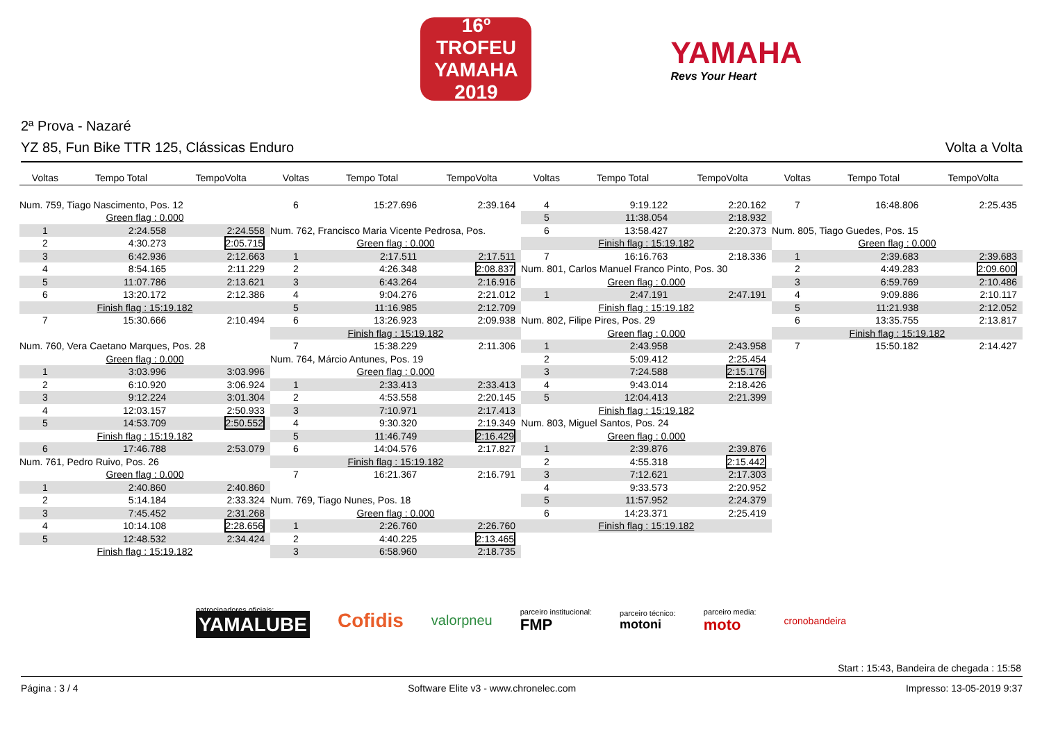16º TROFEU
YAMAHA
2019
YAMAHA
Revs Your Heart
2ª Prova - Nazaré
YZ 85, Fun Bike TTR 125, Clássicas Enduro Volta a Volta
| Voltas | Tempo Total | TempoVolta |
| --- | --- | --- |
| Num. 759, Tiago Nascimento, Pos. 12 | | |
| Green flag : 0.000 | | |
| 1 | 2:24.558 | 2:24.558 |
| 2 | 4:30.273 | 2:05.715 |
| 3 | 6:42.936 | 2:12.663 |
| 4 | 8:54.165 | 2:11.229 |
| 5 | 11:07.786 | 2:13.621 |
| 6 | 13:20.172 | 2:12.386 |
| Finish flag : 15:19.182 | | |
| 7 | 15:30.666 | 2:10.494 |
| Num. 760, Vera Caetano Marques, Pos. 28 | | |
| Green flag : 0.000 | | |
| 1 | 3:03.996 | 3:03.996 |
| 2 | 6:10.920 | 3:06.924 |
| 3 | 9:12.224 | 3:01.304 |
| 4 | 12:03.157 | 2:50.933 |
| 5 | 14:53.709 | 2:50.552 |
| Finish flag : 15:19.182 | | |
| 6 | 17:46.788 | 2:53.079 |
| Num. 761, Pedro Ruivo, Pos. 26 | | |
| Green flag : 0.000 | | |
| 1 | 2:40.860 | 2:40.860 |
| 2 | 5:14.184 | 2:33.324 |
| 3 | 7:45.452 | 2:31.268 |
| 4 | 10:14.108 | 2:28.656 |
| 5 | 12:48.532 | 2:34.424 |
| Finish flag : 15:19.182 | | |
| Voltas | Tempo Total | TempoVolta |
| --- | --- | --- |
| 6 | 15:27.696 | 2:39.164 |
| Num. 762, Francisco Maria Vicente Pedrosa, Pos. | | |
| Green flag : 0.000 | | |
| 1 | 2:17.511 | 2:17.511 |
| 2 | 4:26.348 | 2:08.837 |
| 3 | 6:43.264 | 2:16.916 |
| 4 | 9:04.276 | 2:21.012 |
| 5 | 11:16.985 | 2:12.709 |
| 6 | 13:26.923 | 2:09.938 |
| Finish flag : 15:19.182 | | |
| 7 | 15:38.229 | 2:11.306 |
| Num. 764, Márcio Antunes, Pos. 19 | | |
| Green flag : 0.000 | | |
| 1 | 2:33.413 | 2:33.413 |
| 2 | 4:53.558 | 2:20.145 |
| 3 | 7:10.971 | 2:17.413 |
| 4 | 9:30.320 | 2:19.349 |
| 5 | 11:46.749 | 2:16.429 |
| 6 | 14:04.576 | 2:17.827 |
| Finish flag : 15:19.182 | | |
| 7 | 16:21.367 | 2:16.791 |
| Num. 769, Tiago Nunes, Pos. 18 | | |
| Green flag : 0.000 | | |
| 1 | 2:26.760 | 2:26.760 |
| 2 | 4:40.225 | 2:13.465 |
| 3 | 6:58.960 | 2:18.735 |
| Voltas | Tempo Total | TempoVolta |
| --- | --- | --- |
| 4 | 9:19.122 | 2:20.162 |
| 5 | 11:38.054 | 2:18.932 |
| 6 | 13:58.427 | 2:20.373 |
| Finish flag : 15:19.182 | | |
| 7 | 16:16.763 | 2:18.336 |
| Num. 801, Carlos Manuel Franco Pinto, Pos. 30 | | |
| Green flag : 0.000 | | |
| 1 | 2:47.191 | 2:47.191 |
| Finish flag : 15:19.182 | | |
| Num. 802, Filipe Pires, Pos. 29 | | |
| Green flag : 0.000 | | |
| 1 | 2:43.958 | 2:43.958 |
| 2 | 5:09.412 | 2:25.454 |
| 3 | 7:24.588 | 2:15.176 |
| 4 | 9:43.014 | 2:18.426 |
| 5 | 12:04.413 | 2:21.399 |
| Finish flag : 15:19.182 | | |
| Num. 803, Miguel Santos, Pos. 24 | | |
| Green flag : 0.000 | | |
| 1 | 2:39.876 | 2:39.876 |
| 2 | 4:55.318 | 2:15.442 |
| 3 | 7:12.621 | 2:17.303 |
| 4 | 9:33.573 | 2:20.952 |
| 5 | 11:57.952 | 2:24.379 |
| 6 | 14:23.371 | 2:25.419 |
| Finish flag : 15:19.182 | | |
| Voltas | Tempo Total | TempoVolta |
| --- | --- | --- |
| 7 | 16:48.806 | 2:25.435 |
| Num. 805, Tiago Guedes, Pos. 15 | | |
| Green flag : 0.000 | | |
| 1 | 2:39.683 | 2:39.683 |
| 2 | 4:49.283 | 2:09.600 |
| 3 | 6:59.769 | 2:10.486 |
| 4 | 9:09.886 | 2:10.117 |
| 5 | 11:21.938 | 2:12.052 |
| 6 | 13:35.755 | 2:13.817 |
| Finish flag : 15:19.182 | | |
| 7 | 15:50.182 | 2:14.427 |
patrocinadores oficiais:
YAMALUBE Cofidis valorpneu parceiro institucional:
FMP parceiro técnico:
motoni parceiro media:
moto cronobandeira
Start : 15:43, Bandeira de chegada : 15:58
Página : 3 / 4 Software Elite v3 - www.chronelec.com Impresso: 13-05-2019 9:37